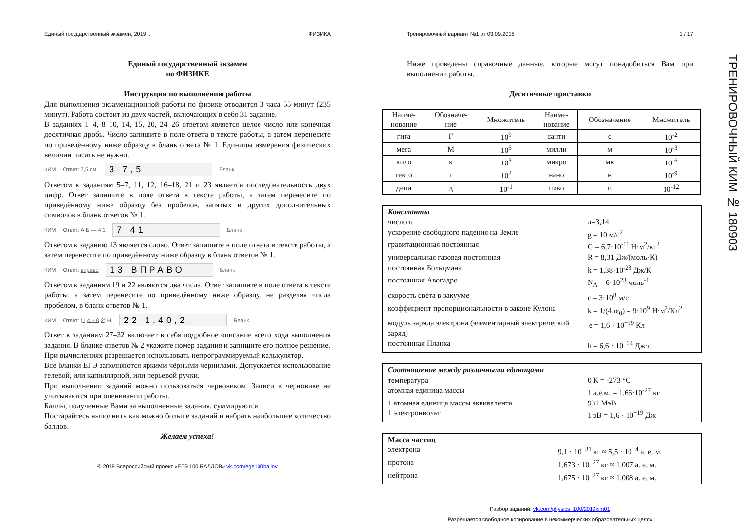Единый государственный экзамен, 2019 г. ФИЗИКА
Единый государственный экзамен
по ФИЗИКЕ
Инструкция по выполнению работы
Для выполнения экзаменационной работы по физике отводится 3 часа 55 минут (235 минут). Работа состоит из двух частей, включающих в себя 31 задание.
В заданиях 1–4, 8–10, 14, 15, 20, 24–26 ответом является целое число или конечная десятичная дробь. Число запишите в поле ответа в тексте работы, а затем перенесите по приведённому ниже образцу в бланк ответа № 1. Единицы измерения физических величин писать не нужно.
КИМ Ответ: 7,5 см. 3 7,5 Бланк
Ответом к заданиям 5–7, 11, 12, 16–18, 21 и 23 является последовательность двух цифр. Ответ запишите в поле ответа в тексте работы, а затем перенесите по приведённому ниже образцу без пробелов, запятых и других дополнительных символов в бланк ответов № 1.
КИМ Ответ: А Б — 4 1 7 41 Бланк
Ответом к заданию 13 является слово. Ответ запишите в поле ответа в тексте работы, а затем перенесите по приведённому ниже образцу в бланк ответов № 1.
КИМ Ответ: вправо 13 ВПРАВО Бланк
Ответом к заданиям 19 и 22 являются два числа. Ответ запишите в поле ответа в тексте работы, а затем перенесите по приведённому ниже образцу, не разделяя числа пробелом, в бланк ответов № 1.
КИМ Ответ: (1,4 ± 0,2) Н. 22 1,40,2 Бланк
Ответ к заданиям 27–32 включает в себя подробное описание всего хода выполнения задания. В бланке ответов № 2 укажите номер задания и запишите его полное решение.
При вычислениях разрешается использовать непрограммируемый калькулятор.
Все бланки ЕГЭ заполняются яркими чёрными чернилами. Допускается использование гелевой, или капиллярной, или перьевой ручки.
При выполнении заданий можно пользоваться черновиком. Записи в черновике не учитываются при оценивании работы.
Баллы, полученные Вами за выполненные задания, суммируются.
Постарайтесь выполнить как можно больше заданий и набрать наибольшее количество баллов.
Желаем успеха!
© 2019 Всероссийский проект «ЕГЭ 100 БАЛЛОВ» vk.com/ege100ballov
Тренировочный вариант №1 от 03.09.2018 1 / 17
Ниже приведены справочные данные, которые могут понадобиться Вам при выполнении работы.
Десятичные приставки
| Наиме- нование | Обозначе- ние | Множитель | Наиме- нование | Обозначение | Множитель |
| гига | Г | 10<sup>9</sup> | санти | с | 10<sup>-2</sup> |
| мега | М | 10<sup>6</sup> | милли | м | 10<sup>-3</sup> |
| кило | к | 10<sup>3</sup> | микро | мк | 10<sup>-6</sup> |
| гекто | г | 10<sup>2</sup> | нано | н | 10<sup>-9</sup> |
| деци | д | 10<sup>-1</sup> | пико | п | 10<sup>-12</sup> |
Константы
число π π=3,14
ускорение свободного падения на Земле g = 10 м/с<sup>2</sup>
гравитационная постоянная G = 6,7·10<sup>-11</sup> Н·м<sup>2</sup>/кг<sup>2</sup>
универсальная газовая постоянная R = 8,31 Дж/(моль·К)
постоянная Больцмана k = 1,38·10<sup>-23</sup> Дж/К
постоянная Авогадро N<sub>A</sub> = 6·10<sup>23</sup> моль<sup>-1</sup>
скорость света в вакууме c = 3·10<sup>8</sup> м/с
коэффициент пропорциональности в законе Кулона k = 1/(4πε<sub>0</sub>) = 9·10<sup>9</sup> Н·м<sup>2</sup>/Кл<sup>2</sup>
модуль заряда электрона (элементарный электрический заряд) e = 1,6 · 10<sup>−19</sup> Кл
постоянная Планка h = 6,6 · 10<sup>−34</sup> Дж·с
Соотношение между различными единицами
температура 0 К = -273 °С
атомная единица массы 1 а.е.м. = 1,66·10<sup>-27</sup> кг
1 атомная единица массы эквивалента 931 МэВ
1 электронвольт 1 эВ = 1,6 · 10<sup>−19</sup> Дж
Масса частиц
электрона 9,1 · 10<sup>−31</sup> кг ≈ 5,5 · 10<sup>−4</sup> а. е. м.
протона 1,673 · 10<sup>−27</sup> кг ≈ 1,007 а. е. м.
нейтрона 1,675 · 10<sup>−27</sup> кг ≈ 1,008 а. е. м.
Разбор заданий: vk.com/physics_100/2019kim01
Разрешается свободное копирование в некоммерческих образовательных целях
ТРЕНИРОВОЧНЫЙ КИМ № 180903